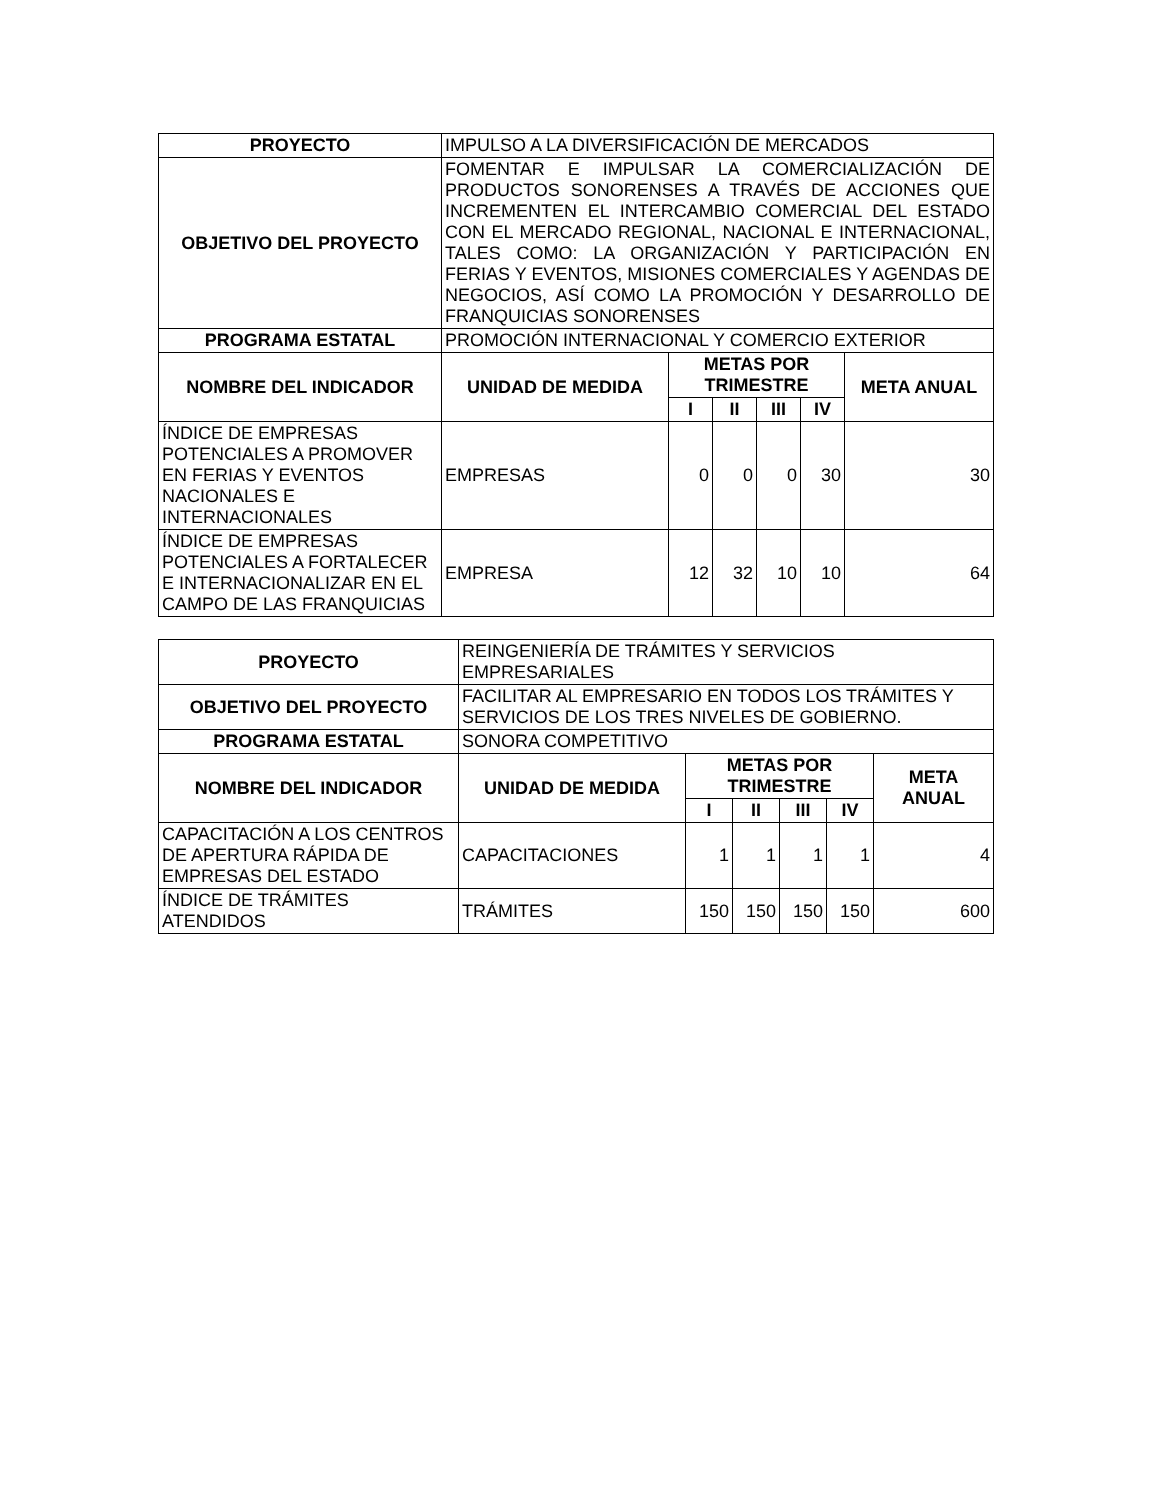| PROYECTO | IMPULSO A LA DIVERSIFICACIÓN DE MERCADOS | | | | | |
| OBJETIVO DEL PROYECTO | FOMENTAR E IMPULSAR LA COMERCIALIZACIÓN DE PRODUCTOS SONORENSES A TRAVÉS DE ACCIONES QUE INCREMENTEN EL INTERCAMBIO COMERCIAL DEL ESTADO CON EL MERCADO REGIONAL, NACIONAL E INTERNACIONAL, TALES COMO: LA ORGANIZACIÓN Y PARTICIPACIÓN EN FERIAS Y EVENTOS, MISIONES COMERCIALES Y AGENDAS DE NEGOCIOS, ASÍ COMO LA PROMOCIÓN Y DESARROLLO DE FRANQUICIAS SONORENSES | | | | | |
| PROGRAMA ESTATAL | PROMOCIÓN INTERNACIONAL Y COMERCIO EXTERIOR | | | | | |
| NOMBRE DEL INDICADOR | UNIDAD DE MEDIDA | METAS POR TRIMESTRE | | | | META ANUAL |
| | | I | II | III | IV | |
| ÍNDICE DE EMPRESAS POTENCIALES A PROMOVER EN FERIAS Y EVENTOS NACIONALES E INTERNACIONALES | EMPRESAS | 0 | 0 | 0 | 30 | 30 |
| ÍNDICE DE EMPRESAS POTENCIALES A FORTALECER E INTERNACIONALIZAR EN EL CAMPO DE LAS FRANQUICIAS | EMPRESA | 12 | 32 | 10 | 10 | 64 |
| PROYECTO | REINGENIERÍA DE TRÁMITES Y SERVICIOS EMPRESARIALES | | | | | |
| OBJETIVO DEL PROYECTO | FACILITAR AL EMPRESARIO EN TODOS LOS TRÁMITES Y SERVICIOS DE LOS TRES NIVELES DE GOBIERNO. | | | | | |
| PROGRAMA ESTATAL | SONORA COMPETITIVO | | | | | |
| NOMBRE DEL INDICADOR | UNIDAD DE MEDIDA | METAS POR TRIMESTRE | | | | META ANUAL |
| | | I | II | III | IV | |
| CAPACITACIÓN A LOS CENTROS DE APERTURA RÁPIDA DE EMPRESAS DEL ESTADO | CAPACITACIONES | 1 | 1 | 1 | 1 | 4 |
| ÍNDICE DE TRÁMITES ATENDIDOS | TRÁMITES | 150 | 150 | 150 | 150 | 600 |